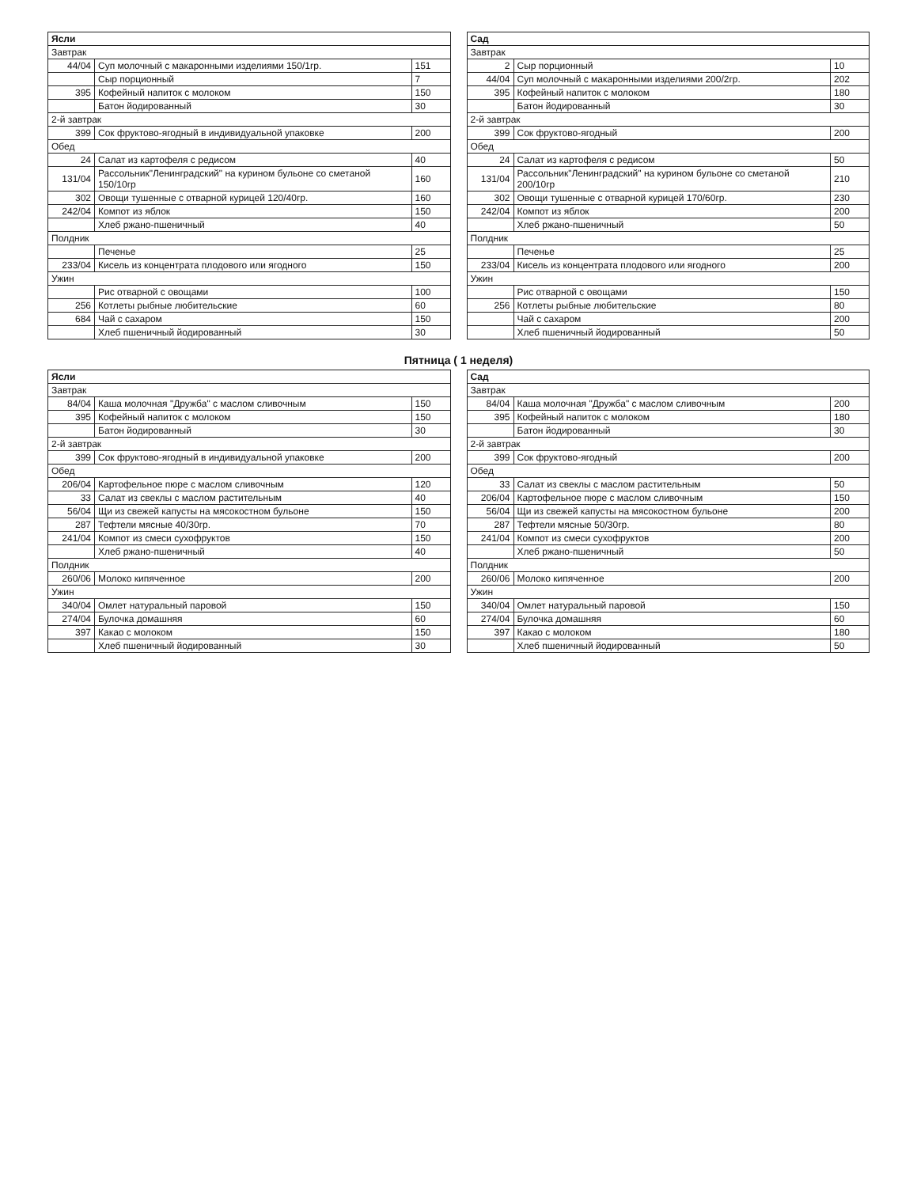| Ясли | | |
| --- | --- | --- |
| Завтрак | | |
| 44/04 | Суп молочный с макаронными изделиями 150/1гр. | 151 |
| | Сыр порционный | 7 |
| 395 | Кофейный напиток с молоком | 150 |
| | Батон йодированный | 30 |
| 2-й завтрак | | |
| 399 | Сок фруктово-ягодный в индивидуальной упаковке | 200 |
| Обед | | |
| 24 | Салат из картофеля с редисом | 40 |
| 131/04 | Рассольник"Ленинградский" на курином бульоне со сметаной 150/10гр | 160 |
| 302 | Овощи тушенные с отварной курицей 120/40гр. | 160 |
| 242/04 | Компот из яблок | 150 |
| | Хлеб ржано-пшеничный | 40 |
| Полдник | | |
| | Печенье | 25 |
| 233/04 | Кисель из концентрата плодового или ягодного | 150 |
| Ужин | | |
| | Рис отварной с овощами | 100 |
| 256 | Котлеты рыбные любительские | 60 |
| 684 | Чай с сахаром | 150 |
| | Хлеб пшеничный йодированный | 30 |
| Сад | | |
| --- | --- | --- |
| Завтрак | | |
| 2 | Сыр порционный | 10 |
| 44/04 | Суп молочный с макаронными изделиями 200/2гр. | 202 |
| 395 | Кофейный напиток с молоком | 180 |
| | Батон йодированный | 30 |
| 2-й завтрак | | |
| 399 | Сок фруктово-ягодный | 200 |
| Обед | | |
| 24 | Салат из картофеля с редисом | 50 |
| 131/04 | Рассольник"Ленинградский" на курином бульоне со сметаной 200/10гр | 210 |
| 302 | Овощи тушенные с отварной курицей 170/60гр. | 230 |
| 242/04 | Компот из яблок | 200 |
| | Хлеб ржано-пшеничный | 50 |
| Полдник | | |
| | Печенье | 25 |
| 233/04 | Кисель из концентрата плодового или ягодного | 200 |
| Ужин | | |
| | Рис отварной с овощами | 150 |
| 256 | Котлеты рыбные любительские | 80 |
| | Чай с сахаром | 200 |
| | Хлеб пшеничный йодированный | 50 |
Пятница ( 1 неделя)
| Ясли | | |
| --- | --- | --- |
| Завтрак | | |
| 84/04 | Каша молочная "Дружба" с маслом сливочным | 150 |
| 395 | Кофейный напиток с молоком | 150 |
| | Батон йодированный | 30 |
| 2-й завтрак | | |
| 399 | Сок фруктово-ягодный в индивидуальной упаковке | 200 |
| Обед | | |
| 206/04 | Картофельное пюре с маслом сливочным | 120 |
| 33 | Салат из свеклы с маслом растительным | 40 |
| 56/04 | Щи из свежей капусты на мясокостном бульоне | 150 |
| 287 | Тефтели мясные 40/30гр. | 70 |
| 241/04 | Компот из смеси сухофруктов | 150 |
| | Хлеб ржано-пшеничный | 40 |
| Полдник | | |
| 260/06 | Молоко кипяченное | 200 |
| Ужин | | |
| 340/04 | Омлет натуральный паровой | 150 |
| 274/04 | Булочка домашняя | 60 |
| 397 | Какао с молоком | 150 |
| | Хлеб пшеничный йодированный | 30 |
| Сад | | |
| --- | --- | --- |
| Завтрак | | |
| 84/04 | Каша молочная "Дружба" с маслом сливочным | 200 |
| 395 | Кофейный напиток с молоком | 180 |
| | Батон йодированный | 30 |
| 2-й завтрак | | |
| 399 | Сок фруктово-ягодный | 200 |
| Обед | | |
| 33 | Салат из свеклы с маслом растительным | 50 |
| 206/04 | Картофельное пюре с маслом сливочным | 150 |
| 56/04 | Щи из свежей капусты на мясокостном бульоне | 200 |
| 287 | Тефтели мясные 50/30гр. | 80 |
| 241/04 | Компот из смеси сухофруктов | 200 |
| | Хлеб ржано-пшеничный | 50 |
| Полдник | | |
| 260/06 | Молоко кипяченное | 200 |
| Ужин | | |
| 340/04 | Омлет натуральный паровой | 150 |
| 274/04 | Булочка домашняя | 60 |
| 397 | Какао с молоком | 180 |
| | Хлеб пшеничный йодированный | 50 |